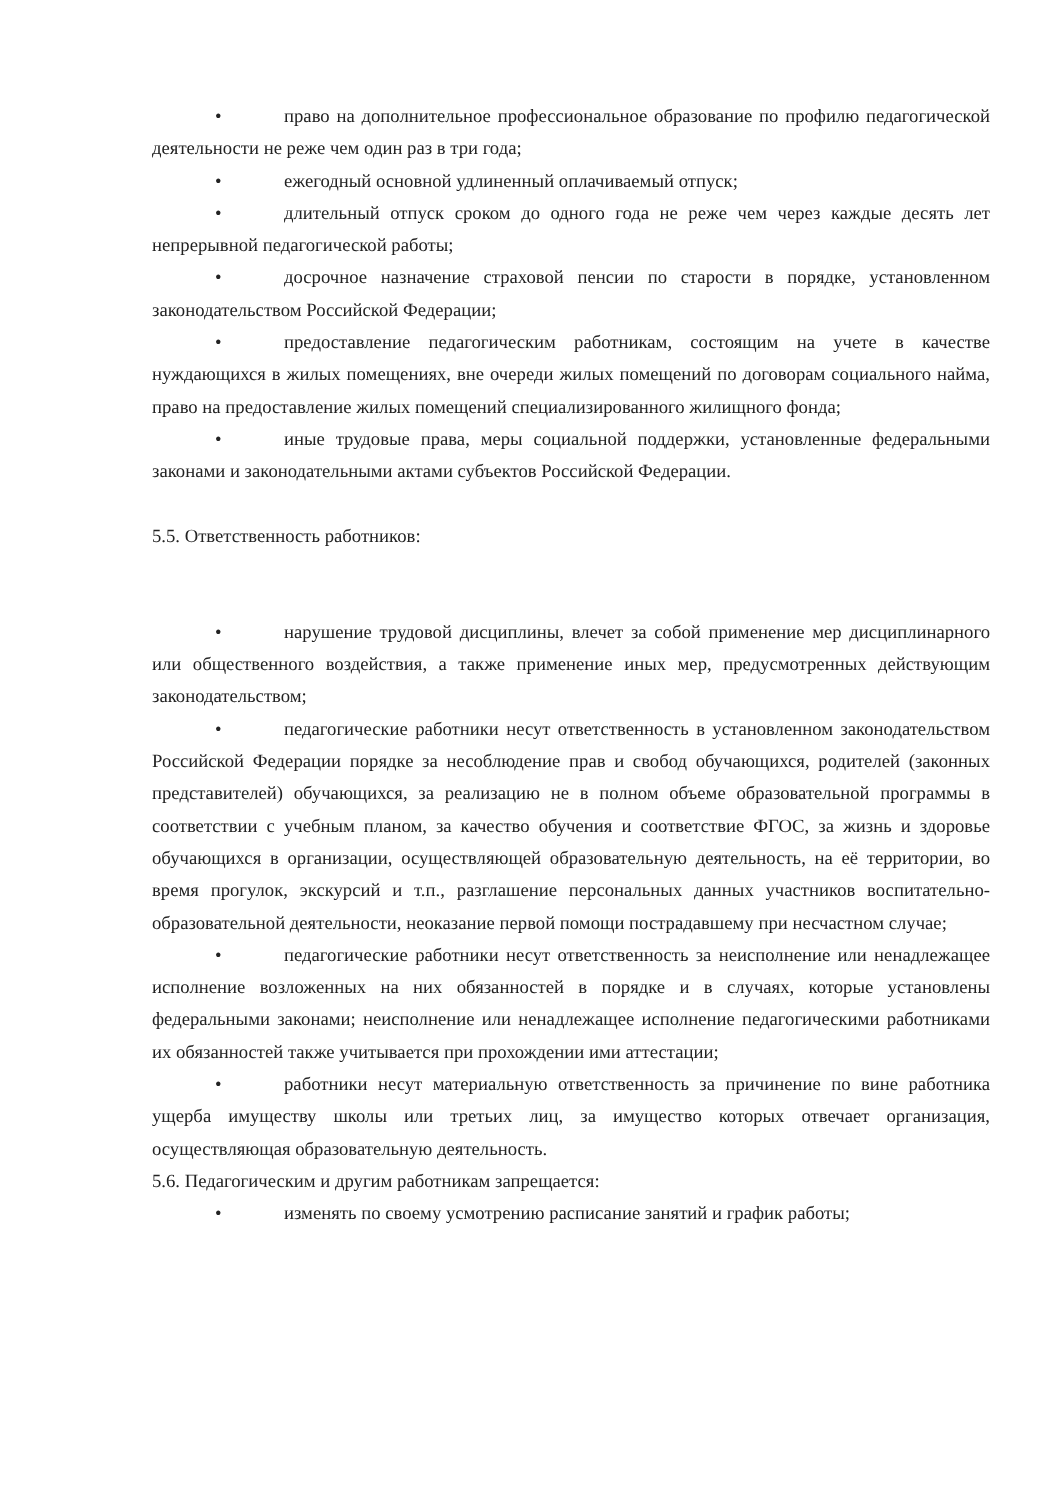• право на дополнительное профессиональное образование по профилю педагогической деятельности не реже чем один раз в три года;
• ежегодный основной удлиненный оплачиваемый отпуск;
• длительный отпуск сроком до одного года не реже чем через каждые десять лет непрерывной педагогической работы;
• досрочное назначение страховой пенсии по старости в порядке, установленном законодательством Российской Федерации;
• предоставление педагогическим работникам, состоящим на учете в качестве нуждающихся в жилых помещениях, вне очереди жилых помещений по договорам социального найма, право на предоставление жилых помещений специализированного жилищного фонда;
• иные трудовые права, меры социальной поддержки, установленные федеральными законами и законодательными актами субъектов Российской Федерации.
5.5. Ответственность работников:
• нарушение трудовой дисциплины, влечет за собой применение мер дисциплинарного или общественного воздействия, а также применение иных мер, предусмотренных действующим законодательством;
• педагогические работники несут ответственность в установленном законодательством Российской Федерации порядке за несоблюдение прав и свобод обучающихся, родителей (законных представителей) обучающихся, за реализацию не в полном объеме образовательной программы в соответствии с учебным планом, за качество обучения и соответствие ФГОС, за жизнь и здоровье обучающихся в организации, осуществляющей образовательную деятельность, на её территории, во время прогулок, экскурсий и т.п., разглашение персональных данных участников воспитательно-образовательной деятельности, неоказание первой помощи пострадавшему при несчастном случае;
• педагогические работники несут ответственность за неисполнение или ненадлежащее исполнение возложенных на них обязанностей в порядке и в случаях, которые установлены федеральными законами; неисполнение или ненадлежащее исполнение педагогическими работниками их обязанностей также учитывается при прохождении ими аттестации;
• работники несут материальную ответственность за причинение по вине работника ущерба имуществу школы или третьих лиц, за имущество которых отвечает организация, осуществляющая образовательную деятельность.
5.6. Педагогическим и другим работникам запрещается:
• изменять по своему усмотрению расписание занятий и график работы;